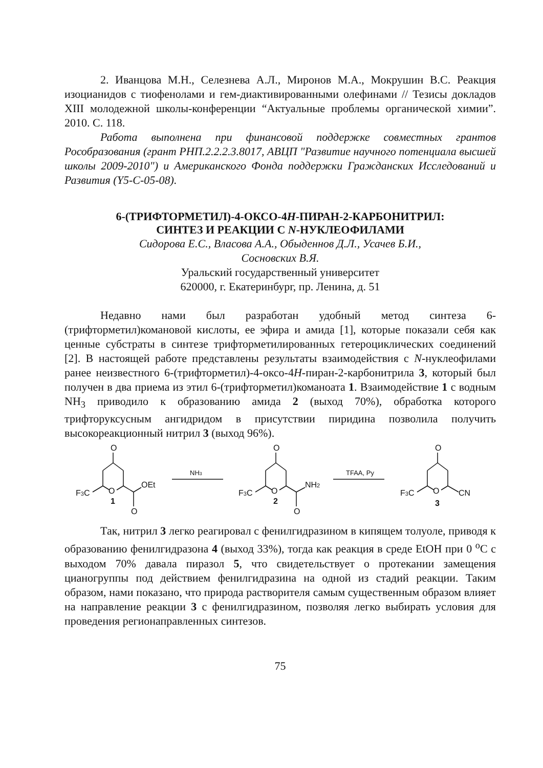2. Иванцова М.Н., Селезнева А.Л., Миронов М.А., Мокрушин В.С. Реакция изоцианидов с тиофенолами и гем-диактивированными олефинами // Тезисы докладов XIII молодежной школы-конференции “Актуальные проблемы органической химии”. 2010. С. 118.
Работа выполнена при финансовой поддержке совместных грантов Рособразования (грант РНП.2.2.2.3.8017, АВЦП "Развитие научного потенциала высшей школы 2009-2010") и Американского Фонда поддержки Гражданских Исследований и Развития (Y5-C-05-08).
6-(ТРИФТОРМЕТИЛ)-4-ОКСО-4H-ПИРАН-2-КАРБОНИТРИЛ:
СИНТЕЗ И РЕАКЦИИ С N-НУКЛЕОФИЛАМИ
Сидорова Е.С., Власова А.А., Обыденнов Д.Л., Усачев Б.И.,
Сосновских В.Я.
Уральский государственный университет
620000, г. Екатеринбург, пр. Ленина, д. 51
Недавно нами был разработан удобный метод синтеза 6-(трифторметил)комановой кислоты, ее эфира и амида [1], которые показали себя как ценные субстраты в синтезе трифторметилированных гетероциклических соединений [2]. В настоящей работе представлены результаты взаимодействия с N-нуклеофилами ранее неизвестного 6-(трифторметил)-4-оксо-4H-пиран-2-карбонитрила 3, который был получен в два приема из этил 6-(трифторметил)команоата 1. Взаимодействие 1 с водным NH<sub>3</sub> приводило к образованию амида 2 (выход 70%), обработка которого трифторуксусным ангидридом в присутствии пиридина позволила получить высокореакционный нитрил 3 (выход 96%).
O
O
O
O
O
O
F3C
F3C
F3C
OEt
NH2
CN
O
O
1
2
3
NH3
TFAA, Py
Так, нитрил 3 легко реагировал с фенилгидразином в кипящем толуоле, приводя к образованию фенилгидразона 4 (выход 33%), тогда как реакция в среде EtOH при 0 <sup>o</sup>C с выходом 70% давала пиразол 5, что свидетельствует о протекании замещения цианогруппы под действием фенилгидразина на одной из стадий реакции. Таким образом, нами показано, что природа растворителя самым существенным образом влияет на направление реакции 3 с фенилгидразином, позволяя легко выбирать условия для проведения регионаправленных синтезов.
75